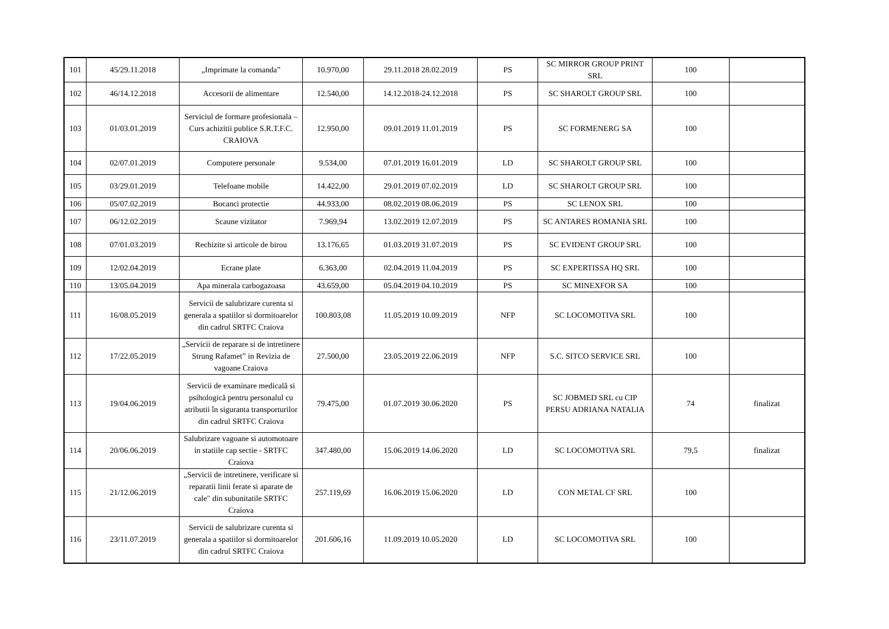| 101 | 45/29.11.2018 | „Imprimate la comanda” | 10.970,00 | 29.11.2018 28.02.2019 | PS | SC MIRROR GROUP PRINT SRL | 100 | |
| 102 | 46/14.12.2018 | Accesorii de alimentare | 12.540,00 | 14.12.2018-24.12.2018 | PS | SC SHAROLT GROUP SRL | 100 | |
| 103 | 01/03.01.2019 | Serviciul de formare profesionala – Curs achizitii publice S.R.T.F.C. CRAIOVA | 12.950,00 | 09.01.2019 11.01.2019 | PS | SC FORMENERG SA | 100 | |
| 104 | 02/07.01.2019 | Computere personale | 9.534,00 | 07.01.2019 16.01.2019 | LD | SC SHAROLT GROUP SRL | 100 | |
| 105 | 03/29.01.2019 | Telefoane mobile | 14.422,00 | 29.01.2019 07.02.2019 | LD | SC SHAROLT GROUP SRL | 100 | |
| 106 | 05/07.02.2019 | Bocanci protectie | 44.933,00 | 08.02.2019 08.06.2019 | PS | SC LENOX SRL | 100 | |
| 107 | 06/12.02.2019 | Scaune vizitator | 7.969,94 | 13.02.2019 12.07.2019 | PS | SC ANTARES ROMANIA SRL | 100 | |
| 108 | 07/01.03.2019 | Rechizite si articole de birou | 13.176,65 | 01.03.2019 31.07.2019 | PS | SC EVIDENT GROUP SRL | 100 | |
| 109 | 12/02.04.2019 | Ecrane plate | 6.363,00 | 02.04.2019 11.04.2019 | PS | SC EXPERTISSA HQ SRL | 100 | |
| 110 | 13/05.04.2019 | Apa minerala carbogazoasa | 43.659,00 | 05.04.2019 04.10.2019 | PS | SC MINEXFOR SA | 100 | |
| 111 | 16/08.05.2019 | Servicii de salubrizare curenta si generala a spatiilor si dormitoarelor din cadrul SRTFC Craiova | 100.803,08 | 11.05.2019 10.09.2019 | NFP | SC LOCOMOTIVA SRL | 100 | |
| 112 | 17/22.05.2019 | „Servicii de reparare si de intretinere Strung Rafamet” in Revizia de vagoane Craiova | 27.500,00 | 23.05.2019 22.06.2019 | NFP | S.C. SITCO SERVICE SRL | 100 | |
| 113 | 19/04.06.2019 | Servicii de examinare medicală si psihologică pentru personalul cu atributii în siguranta transporturilor din cadrul SRTFC Craiova | 79.475,00 | 01.07.2019 30.06.2020 | PS | SC JOBMED SRL cu CIP PERSU ADRIANA NATALIA | 74 | finalizat |
| 114 | 20/06.06.2019 | Salubrizare vagoane si automotoare in statiile cap sectie - SRTFC Craiova | 347.480,00 | 15.06.2019 14.06.2020 | LD | SC LOCOMOTIVA SRL | 79,5 | finalizat |
| 115 | 21/12.06.2019 | „Servicii de intretinere, verificare si reparatii linii ferate si aparate de cale" din subunitatile SRTFC Craiova | 257.119,69 | 16.06.2019 15.06.2020 | LD | CON METAL CF SRL | 100 | |
| 116 | 23/11.07.2019 | Servicii de salubrizare curenta si generala a spatiilor si dormitoarelor din cadrul SRTFC Craiova | 201.606,16 | 11.09.2019 10.05.2020 | LD | SC LOCOMOTIVA SRL | 100 | |